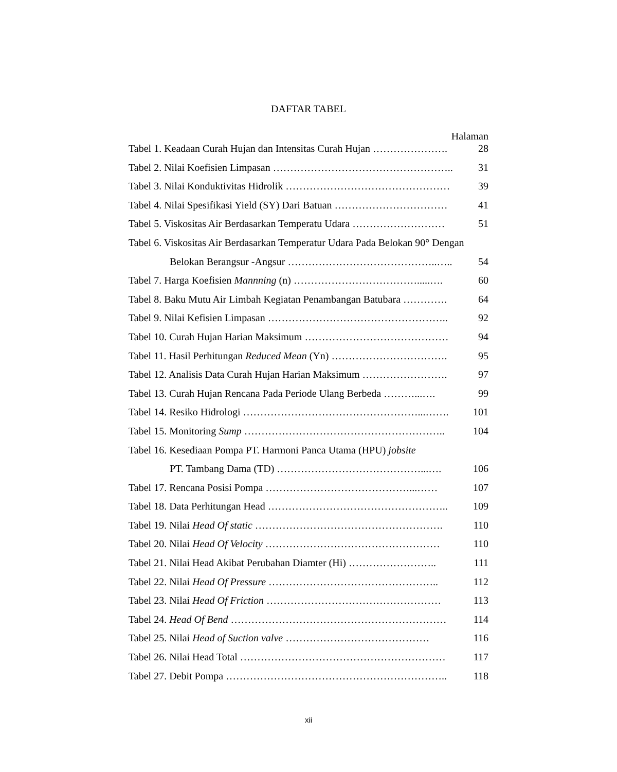DAFTAR TABEL
Halaman
Tabel 1. Keadaan Curah Hujan dan Intensitas Curah Hujan …………………. 28
Tabel 2. Nilai Koefisien Limpasan …………………………………………….. 31
Tabel 3. Nilai Konduktivitas Hidrolik ………………………………………… 39
Tabel 4. Nilai Spesifikasi Yield (SY) Dari Batuan …………………………… 41
Tabel 5. Viskositas Air Berdasarkan Temperatu Udara ……………………… 51
Tabel 6. Viskositas Air Berdasarkan Temperatur Udara Pada Belokan 90° Dengan
Belokan Berangsur -Angsur ……………………………………..….. 54
Tabel 7. Harga Koefisien Mannning (n) ……………………………….....…. 60
Tabel 8. Baku Mutu Air Limbah Kegiatan Penambangan Batubara …………. 64
Tabel 9. Nilai Kefisien Limpasan …………………………………………….. 92
Tabel 10. Curah Hujan Harian Maksimum …………………………………… 94
Tabel 11. Hasil Perhitungan Reduced Mean (Yn) ……………………………. 95
Tabel 12. Analisis Data Curah Hujan Harian Maksimum ……………………. 97
Tabel 13. Curah Hujan Rencana Pada Periode Ulang Berbeda ………...…. 99
Tabel 14. Resiko Hidrologi ……………………………………………...……. 101
Tabel 15. Monitoring Sump ………………………………………………….. 104
Tabel 16. Kesediaan Pompa PT. Harmoni Panca Utama (HPU) jobsite
PT. Tambang Dama (TD) ……………………………………...…. 106
Tabel 17. Rencana Posisi Pompa ……………………………………...…… 107
Tabel 18. Data Perhitungan Head …………………………………………….. 109
Tabel 19. Nilai Head Of static ………………………………………………. 110
Tabel 20. Nilai Head Of Velocity …………………………………………… 110
Tabel 21. Nilai Head Akibat Perubahan Diamter (Hi) …………………….. 111
Tabel 22. Nilai Head Of Pressure ………………………………………….. 112
Tabel 23. Nilai Head Of Friction …………………………………………… 113
Tabel 24. Head Of Bend ……………………………………………………… 114
Tabel 25. Nilai Head of Suction valve …………………………………… 116
Tabel 26. Nilai Head Total …………………………………………………… 117
Tabel 27. Debit Pompa ……………………………………………………….. 118
xii